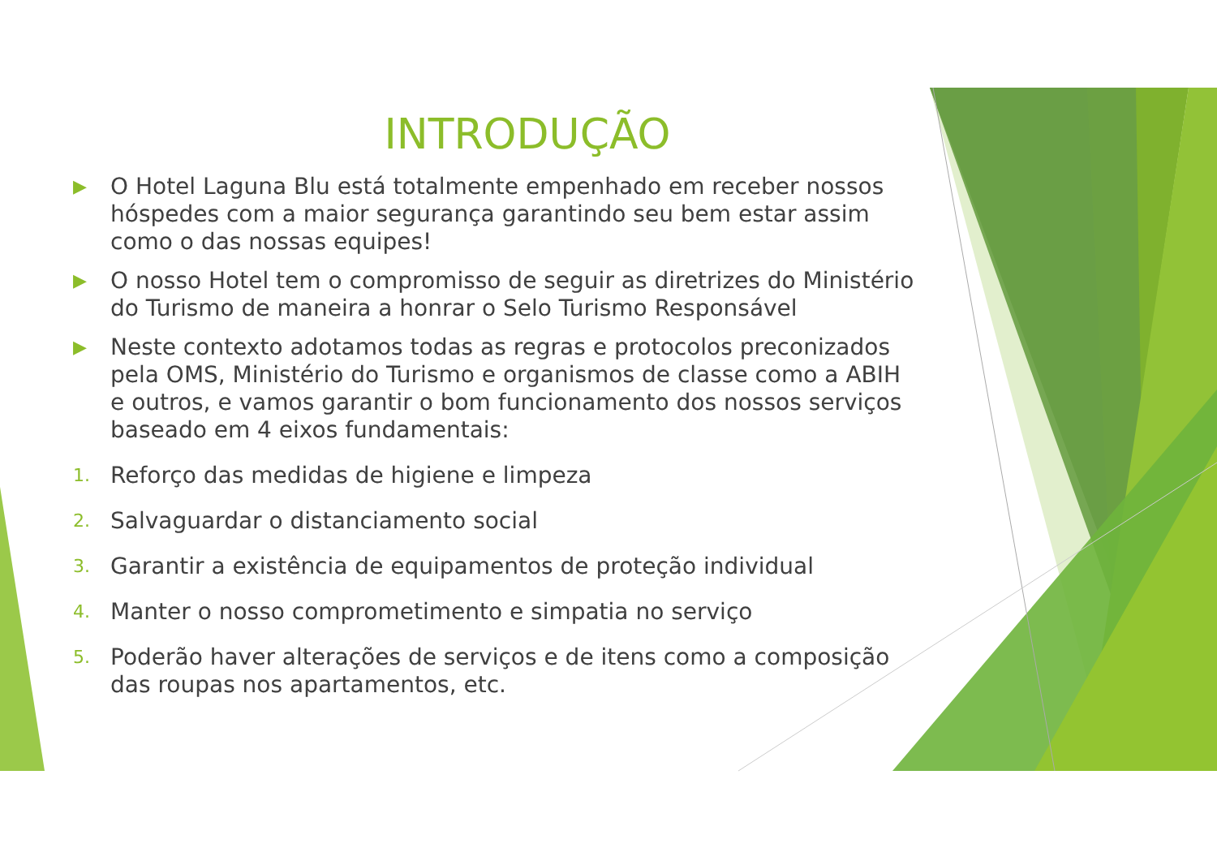INTRODUÇÃO
▶ O Hotel Laguna Blu está totalmente empenhado em receber nossos hóspedes com a maior segurança garantindo seu bem estar assim como o das nossas equipes!
▶ O nosso Hotel tem o compromisso de seguir as diretrizes do Ministério do Turismo de maneira a honrar o Selo Turismo Responsável
▶ Neste contexto adotamos todas as regras e protocolos preconizados pela OMS, Ministério do Turismo e organismos de classe como a ABIH e outros, e vamos garantir o bom funcionamento dos nossos serviços baseado em 4 eixos fundamentais:
1. Reforço das medidas de higiene e limpeza
2. Salvaguardar o distanciamento social
3. Garantir a existência de equipamentos de proteção individual
4. Manter o nosso comprometimento e simpatia no serviço
5. Poderão haver alterações de serviços e de itens como a composição das roupas nos apartamentos, etc.